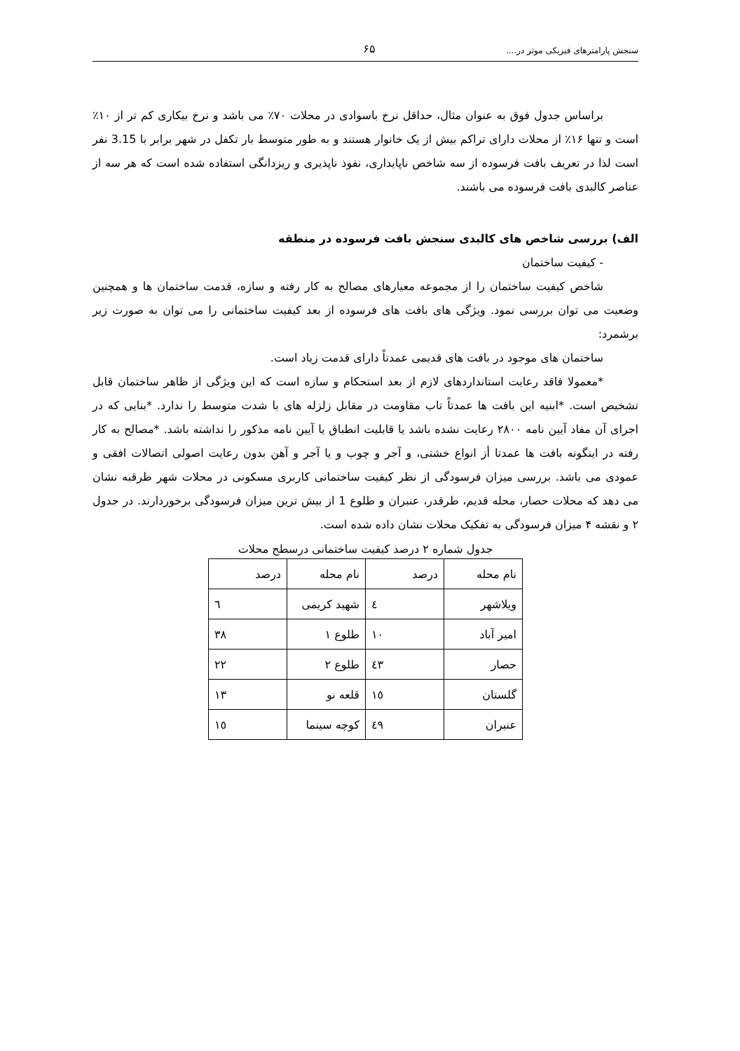سنجش پارامترهای فیزیکی موثر در.... ۶۵
براساس جدول فوق به عنوان مثال، حداقل نرخ باسوادی در محلات ۷۰٪ می باشد و نرخ بیکاری کم تر از ۱۰٪ است و تنها ۱۶٪ از محلات دارای تراکم بیش از یک خانوار هستند و به طور متوسط بار تکفل در شهر برابر با 3.15 نفر است لذا در تعریف بافت فرسوده از سه شاخص ناپایداری، نفوذ ناپذیری و ریزدانگی استفاده شده است که هر سه از عناصر کالبدی بافت فرسوده می باشند.
الف) بررسی شاخص های کالبدی سنجش بافت فرسوده در منطقه
- کیفیت ساختمان
شاخص کیفیت ساختمان را از مجموعه معیارهای مصالح به کار رفته و سازه، قدمت ساختمان ها و همچنین وضعیت می توان بررسی نمود. ویژگی های بافت های فرسوده از بعد کیفیت ساختمانی را می توان به صورت زیر برشمرد:
ساختمان های موجود در بافت های قدیمی عمدتاً دارای قدمت زیاد است.
*معمولا فاقد رعایت استانداردهای لازم از بعد استحکام و سازه است که این ویژگی از ظاهر ساختمان قابل تشخیص است. *ابنیه این بافت ها عمدتاً تاب مقاومت در مقابل زلزله های با شدت متوسط را ندارد. *بنایی که در اجرای آن مفاد آیین نامه ۲۸۰۰ رعایت نشده باشد یا قابلیت انطباق یا آیین نامه مذکور را نداشته باشد. *مصالح به کار رفته در اینگونه بافت ها عمدتا أز انواع خشتی، و آجر و چوب و یا آجر و آهن بدون رعایت اصولی اتصالات افقی و عمودی می باشد. بررسی میزان فرسودگی از نظر کیفیت ساختمانی کاربری مسکونی در محلات شهر طرقبه نشان می دهد که محلات حصار، محله قدیم، طرقدر، عنبران و طلوع 1 از بیش ترین میزان فرسودگی برخوردارند. در جدول ۲ و نقشه ۴ میزان فرسودگی به تفکیک محلات نشان داده شده است.
جدول شماره ۲ درصد کیفیت ساختمانی درسطح محلات
| نام محله | درصد | نام محله | درصد |
| ویلاشهر | ٤ | شهید کریمی | ٦ |
| امیر آباد | ۱۰ | طلوع ۱ | ۳۸ |
| حصار | ٤۳ | طلوع ۲ | ۲۲ |
| گلستان | ۱٥ | قلعه نو | ۱۳ |
| عنبران | ٤۹ | کوچه سینما | ۱٥ |